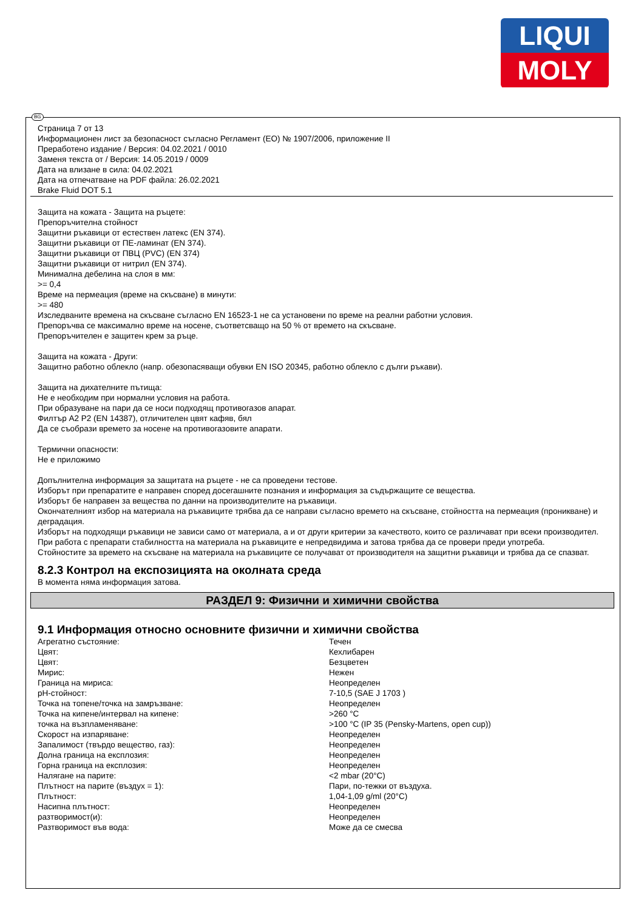LIQUI
MOLY
BG
Страница 7 от 13
Информационен лист за безопасност съгласно Регламент (ЕО) № 1907/2006, приложение II
Преработено издание / Версия: 04.02.2021 / 0010
Заменя текста от / Версия: 14.05.2019 / 0009
Дата на влизане в сила: 04.02.2021
Дата на отпечатване на PDF файла: 26.02.2021
Brake Fluid DOT 5.1
Защита на кожата - Защита на ръцете:
Препоръчителна стойност
Защитни ръкавици от естествен латекс (EN 374).
Защитни ръкавици от ПЕ-ламинат (EN 374).
Защитни ръкавици от ПВЦ (PVC) (EN 374)
Защитни ръкавици от нитрил (EN 374).
Минимална дебелина на слоя в мм:
>= 0,4
Време на пермеация (време на скъсване) в минути:
>= 480
Изследваните времена на скъсване съгласно EN 16523-1 не са установени по време на реални работни условия.
Препоръчва се максимално време на носене, съответсващо на 50 % от времето на скъсване.
Препоръчителен е защитен крем за ръце.
Защита на кожата - Други:
Защитно работно облекло (напр. обезопасяващи обувки EN ISO 20345, работно облекло с дълги ръкави).
Защита на дихателните пътища:
Не е необходим при нормални условия на работа.
При образуване на пари да се носи подходящ противогазов апарат.
Филтър A2 P2 (EN 14387), отличителен цвят кафяв, бял
Да се съобрази времето за носене на противогазовите апарати.
Термични опасности:
Не е приложимо
Допълнителна информация за защитата на ръцете - не са проведени тестове.
Изборът при препаратите е направен според досегашните познания и информация за съдържащите се вещества.
Изборът бе направен за вещества по данни на производителите на ръкавици.
Окончателният избор на материала на ръкавиците трябва да се направи съгласно времето на скъсване, стойността на пермеация (проникване) и деградация.
Изборът на подходящи ръкавици не зависи само от материала, а и от други критерии за качеството, които се различават при всеки производител.
При работа с препарати стабилността на материала на ръкавиците е непредвидима и затова трябва да се провери преди употреба.
Стойностите за времето на скъсване на материала на ръкавиците се получават от производителя на защитни ръкавици и трябва да се спазват.
8.2.3 Контрол на експозицията на околната среда
В момента няма информация затова.
РАЗДЕЛ 9: Физични и химични свойства
9.1 Информация относно основните физични и химични свойства
| Агрегатно състояние: | Течен |
| Цвят: | Кехлибарен |
| Цвят: | Безцветен |
| Мирис: | Нежен |
| Граница на мириса: | Неопределен |
| pH-стойност: | 7-10,5 (SAE J 1703 ) |
| Точка на топене/точка на замръзване: | Неопределен |
| Точка на кипене/интервал на кипене: | >260 °C |
| точка на възпламеняване: | >100 °C (IP 35 (Pensky-Martens, open cup)) |
| Скорост на изпаряване: | Неопределен |
| Запалимост (твърдо вещество, газ): | Неопределен |
| Долна граница на експлозия: | Неопределен |
| Горна граница на експлозия: | Неопределен |
| Налягане на парите: | <2 mbar (20°C) |
| Плътност на парите (въздух = 1): | Пари, по-тежки от въздуха. |
| Плътност: | 1,04-1,09 g/ml (20°C) |
| Насипна плътност: | Неопределен |
| разтворимост(и): | Неопределен |
| Разтворимост във вода: | Може да се смесва |